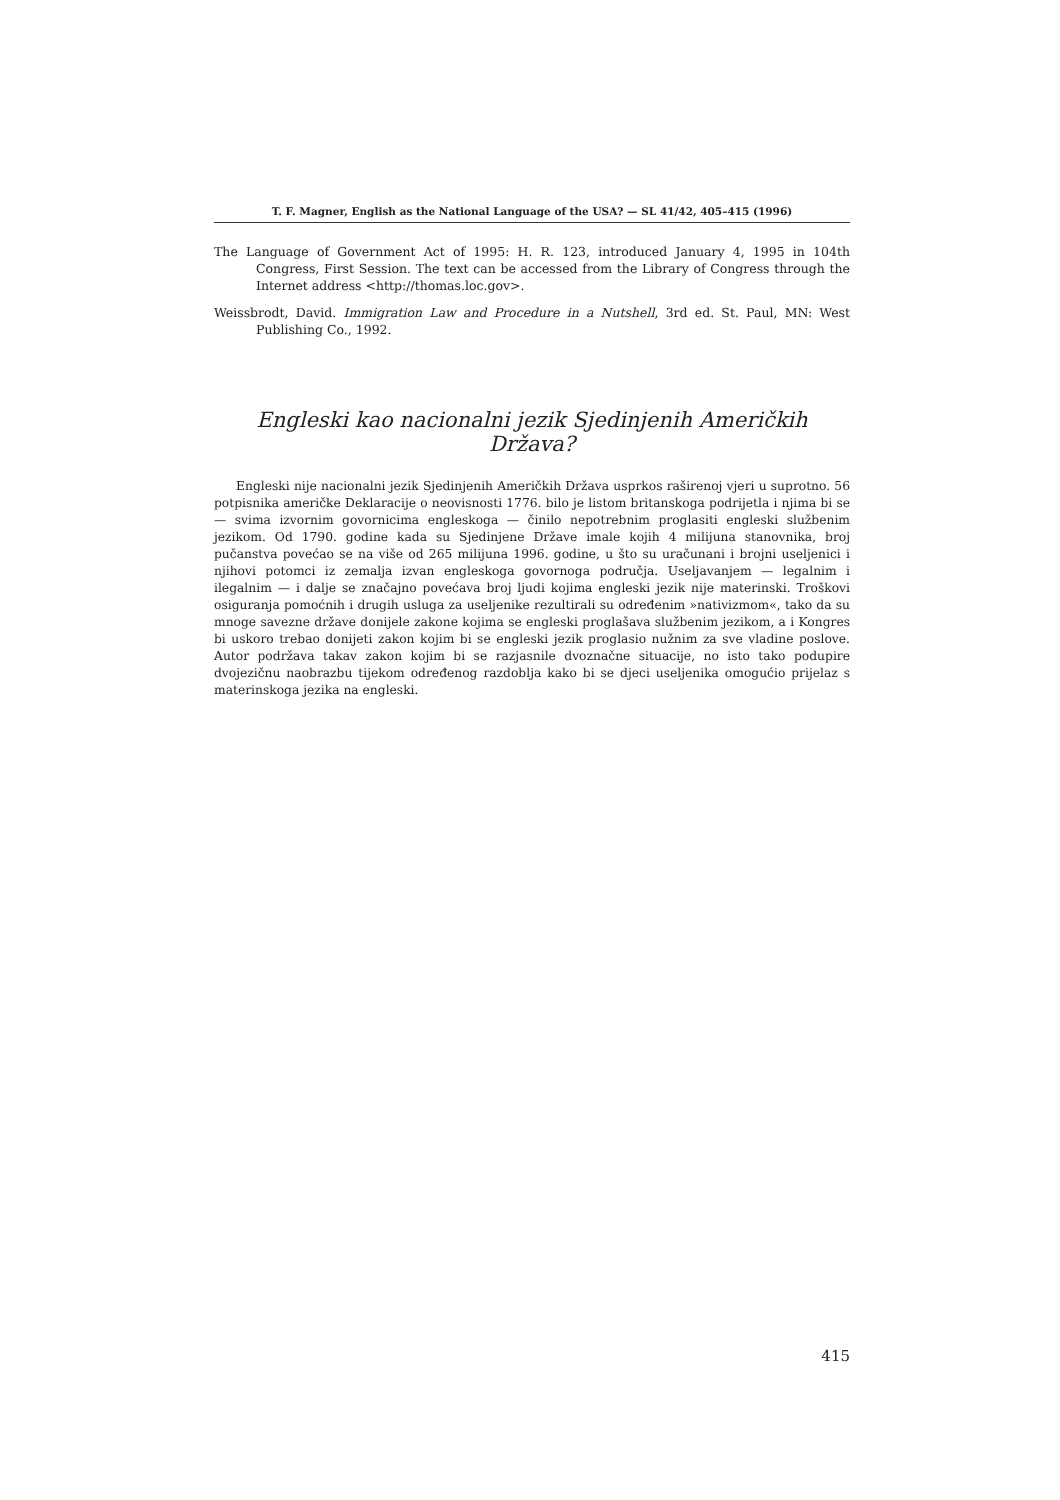T. F. Magner, English as the National Language of the USA? — SL 41/42, 405–415 (1996)
The Language of Government Act of 1995: H. R. 123, introduced January 4, 1995 in 104th Congress, First Session. The text can be accessed from the Library of Congress through the Internet address <http://thomas.loc.gov>.
Weissbrodt, David. Immigration Law and Procedure in a Nutshell, 3rd ed. St. Paul, MN: West Publishing Co., 1992.
Engleski kao nacionalni jezik Sjedinjenih Američkih Država?
Engleski nije nacionalni jezik Sjedinjenih Američkih Država usprkos raširenoj vjeri u suprotno. 56 potpisnika američke Deklaracije o neovisnosti 1776. bilo je listom britanskoga podrijetla i njima bi se — svima izvornim govornicima engleskoga — činilo nepotrebnim proglasiti engleski službenim jezikom. Od 1790. godine kada su Sjedinjene Države imale kojih 4 milijuna stanovnika, broj pučanstva povećao se na više od 265 milijuna 1996. godine, u što su uračunani i brojni useljenici i njihovi potomci iz zemalja izvan engleskoga govornoga područja. Useljavanjem — legalnim i ilegalnim — i dalje se značajno povećava broj ljudi kojima engleski jezik nije materinski. Troškovi osiguranja pomoćnih i drugih usluga za useljenike rezultirali su određenim »nativizmom«, tako da su mnoge savezne države donijele zakone kojima se engleski proglašava službenim jezikom, a i Kongres bi uskoro trebao donijeti zakon kojim bi se engleski jezik proglasio nužnim za sve vladine poslove. Autor podržava takav zakon kojim bi se razjasnile dvoznačne situacije, no isto tako podupire dvojezičnu naobrazbu tijekom određenog razdoblja kako bi se djeci useljenika omogućio prijelaz s materinskoga jezika na engleski.
415